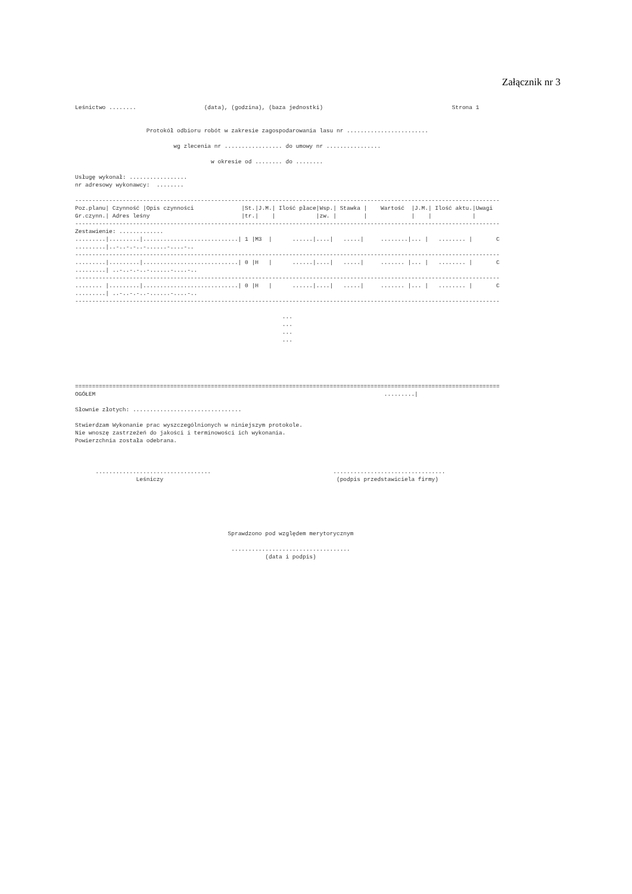Załącznik nr 3
Leśnictwo ........                    (data), (godzina), (baza jednostki)                                      Strona 1


                     Protokół odbioru robót w zakresie zagospodarowania lasu nr ........................

                             wg zlecenia nr ................. do umowy nr ................

                                        w okresie od ........ do ........

Usługę wykonał: .................
nr adresowy wykonawcy:  ........

-----------------------------------------------------------------------------------------------------------------------------
Poz.planu| Czynność |Opis czynności              |St.|J.M.| Ilość płace|Wsp.| Stawka |    Wartość  |J.M.| Ilość aktu.|Uwagi
Gr.czynn.| Adres leśny                           |tr.|    |            |zw. |        |             |    |            |
-----------------------------------------------------------------------------------------------------------------------------
Zestawienie: .............
.........|.........|............................| 1 |M3  |      ......|....|   .....|     ........|... |   ........ |       C
.........|..-..-.-..-......-....-..
-----------------------------------------------------------------------------------------------------------------------------
.........|.........|............................| 0 |H   |      ......|....|   .....|     ....... |... |   ........ |       C
.........| ..-..-.-..-......-....-..
-----------------------------------------------------------------------------------------------------------------------------
........ |.........|............................| 0 |H   |      ......|....|   .....|     ....... |... |   ........ |       C
.........| ..-..-.-..-......-....-..
-----------------------------------------------------------------------------------------------------------------------------

                                                             ...
                                                             ...
                                                             ...
                                                             ...





=============================================================================================================================
OGÓŁEM                                                                                     .........|

Słownie złotych: ................................

Stwierdzam Wykonanie prac wyszczególnionych w niniejszym protokole.
Nie wnoszę zastrzeżeń do jakości i terminowości ich wykonania.
Powierzchnia została odebrana.



      ..................................                                    .................................
                  Leśniczy                                                   (podpis przedstawiciela firmy)






                                             Sprawdzono pod względem merytorycznym

                                              ...................................
                                                        (data i podpis)